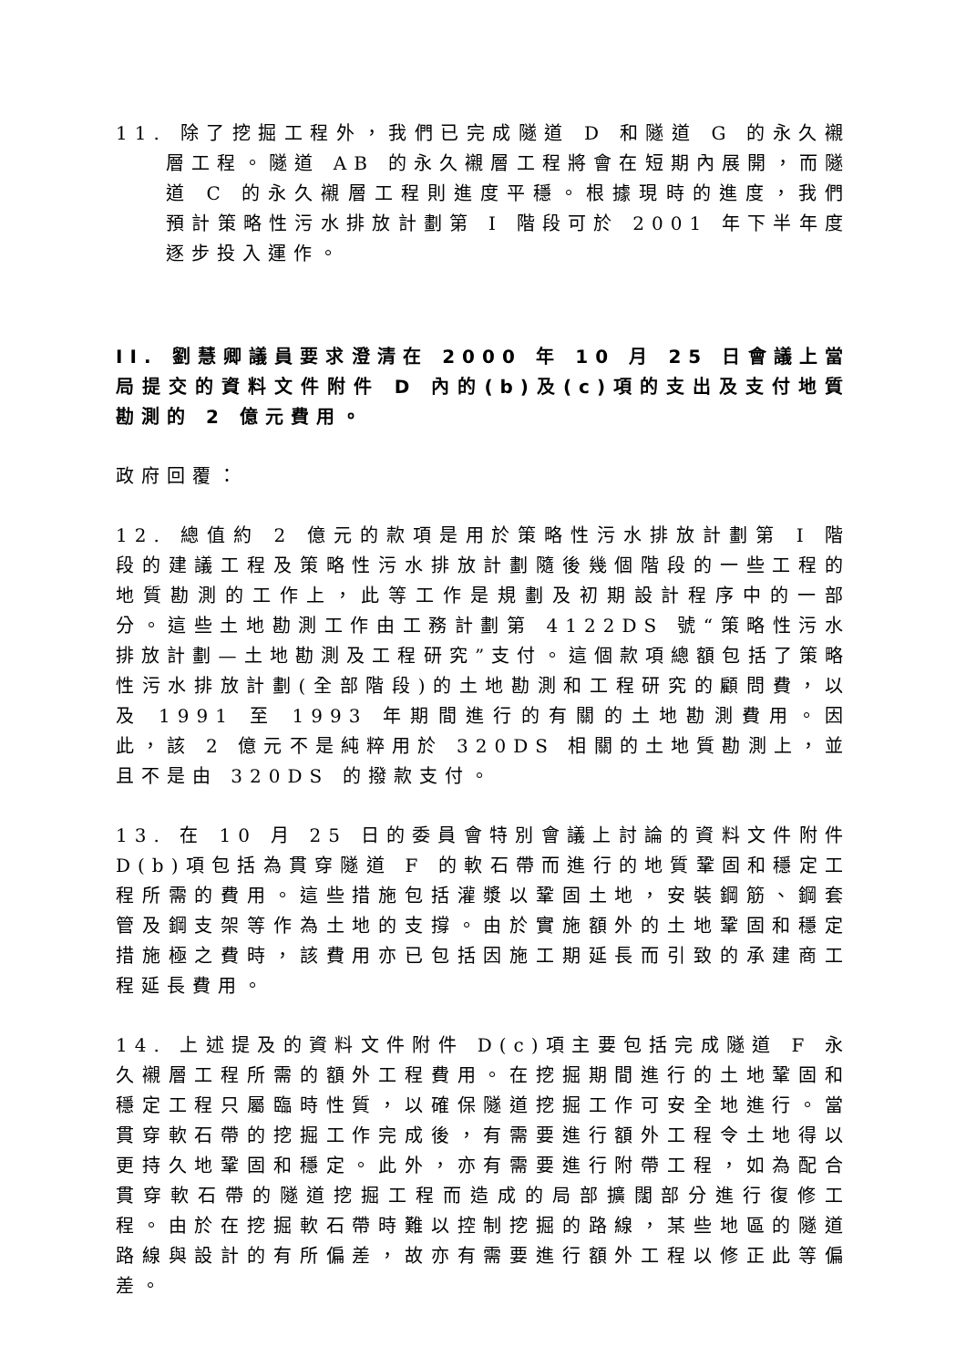11. 除了挖掘工程外，我們已完成隧道 D 和隧道 G 的永久襯層工程。隧道 AB 的永久襯層工程將會在短期內展開，而隧道 C 的永久襯層工程則進度平穩。根據現時的進度，我們預計策略性污水排放計劃第 I 階段可於 2001 年下半年度逐步投入運作。
II. 劉慧卿議員要求澄清在 2000 年 10 月 25 日會議上當局提交的資料文件附件 D 內的(b)及(c)項的支出及支付地質勘測的 2 億元費用。
政府回覆：
12. 總值約 2 億元的款項是用於策略性污水排放計劃第 I 階段的建議工程及策略性污水排放計劃隨後幾個階段的一些工程的地質勘測的工作上，此等工作是規劃及初期設計程序中的一部分。這些土地勘測工作由工務計劃第 4122DS 號“策略性污水排放計劃—土地勘測及工程研究”支付。這個款項總額包括了策略性污水排放計劃(全部階段)的土地勘測和工程研究的顧問費，以及 1991 至 1993 年期間進行的有關的土地勘測費用。因此，該 2 億元不是純粹用於 320DS 相關的土地質勘測上，並且不是由 320DS 的撥款支付。
13. 在 10 月 25 日的委員會特別會議上討論的資料文件附件 D(b)項包括為貫穿隧道 F 的軟石帶而進行的地質鞏固和穩定工程所需的費用。這些措施包括灌漿以鞏固土地，安裝鋼筋、鋼套管及鋼支架等作為土地的支撐。由於實施額外的土地鞏固和穩定措施極之費時，該費用亦已包括因施工期延長而引致的承建商工程延長費用。
14. 上述提及的資料文件附件 D(c)項主要包括完成隧道 F 永久襯層工程所需的額外工程費用。在挖掘期間進行的土地鞏固和穩定工程只屬臨時性質，以確保隧道挖掘工作可安全地進行。當貫穿軟石帶的挖掘工作完成後，有需要進行額外工程令土地得以更持久地鞏固和穩定。此外，亦有需要進行附帶工程，如為配合貫穿軟石帶的隧道挖掘工程而造成的局部擴闊部分進行復修工程。由於在挖掘軟石帶時難以控制挖掘的路線，某些地區的隧道路線與設計的有所偏差，故亦有需要進行額外工程以修正此等偏差。